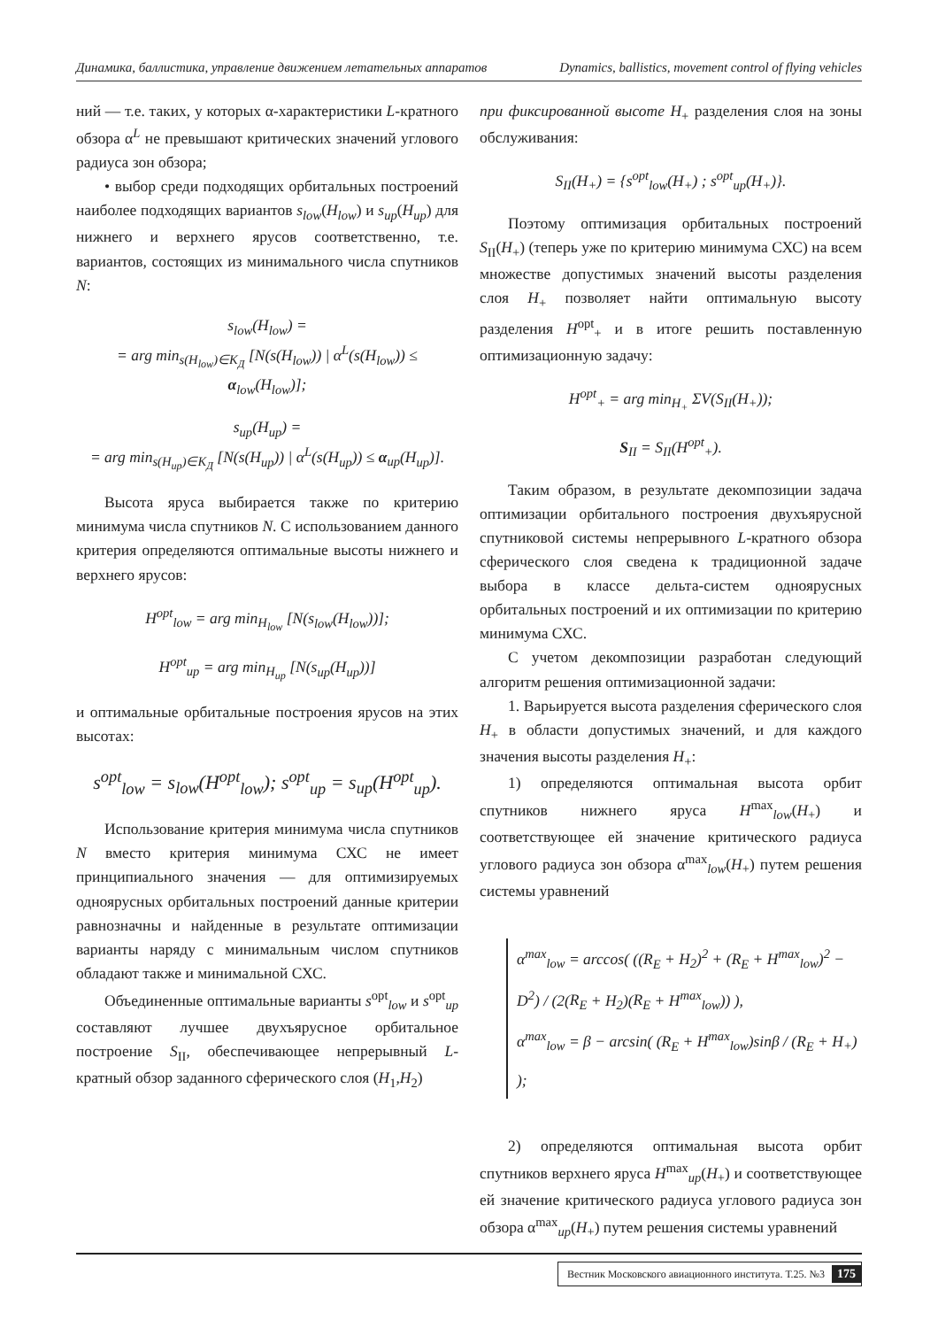Динамика, баллистика, управление движением летательных аппаратов Dynamics, ballistics, movement control of flying vehicles
ний — т.е. таких, у которых α-характеристики L-кратного обзора α<sup>L</sup> не превышают критических значений углового радиуса зон обзора;
• выбор среди подходящих орбитальных построений наиболее подходящих вариантов s<sub>low</sub>(H<sub>low</sub>) и s<sub>up</sub>(H<sub>up</sub>) для нижнего и верхнего ярусов соответственно, т.е. вариантов, состоящих из минимального числа спутников N:
s<sub>low</sub>(H<sub>low</sub>) =
= arg min<sub>s(H<sub>low</sub>)∈K<sub>Д</sub></sub> [N(s(H<sub>low</sub>)) | α<sup>L</sup>(s(H<sub>low</sub>)) ≤ α<sub>low</sub>(H<sub>low</sub>)];
s<sub>up</sub>(H<sub>up</sub>) =
= arg min<sub>s(H<sub>up</sub>)∈K<sub>Д</sub></sub> [N(s(H<sub>up</sub>)) | α<sup>L</sup>(s(H<sub>up</sub>)) ≤ α<sub>up</sub>(H<sub>up</sub>)].
Высота яруса выбирается также по критерию минимума числа спутников N. С использованием данного критерия определяются оптимальные высоты нижнего и верхнего ярусов:
H<sup>opt</sup><sub>low</sub> = arg min<sub>H<sub>low</sub></sub> [N(s<sub>low</sub>(H<sub>low</sub>))];
H<sup>opt</sup><sub>up</sub> = arg min<sub>H<sub>up</sub></sub> [N(s<sub>up</sub>(H<sub>up</sub>))]
и оптимальные орбитальные построения ярусов на этих высотах:
s<sup>opt</sup><sub>low</sub> = s<sub>low</sub>(H<sup>opt</sup><sub>low</sub>); s<sup>opt</sup><sub>up</sub> = s<sub>up</sub>(H<sup>opt</sup><sub>up</sub>).
Использование критерия минимума числа спутников N вместо критерия минимума СХС не имеет принципиального значения — для оптимизируемых одноярусных орбитальных построений данные критерии равнозначны и найденные в результате оптимизации варианты наряду с минимальным числом спутников обладают также и минимальной СХС.
Объединенные оптимальные варианты s<sup>opt</sup><sub>low</sub> и s<sup>opt</sup><sub>up</sub> составляют лучшее двухъярусное орбитальное построение S<sub>II</sub>, обеспечивающее непрерывный L-кратный обзор заданного сферического слоя (H<sub>1</sub>,H<sub>2</sub>)
при фиксированной высоте H<sub>+</sub> разделения слоя на зоны обслуживания:
S<sub>II</sub>(H<sub>+</sub>) = {s<sup>opt</sup><sub>low</sub>(H<sub>+</sub>) ; s<sup>opt</sup><sub>up</sub>(H<sub>+</sub>)}.
Поэтому оптимизация орбитальных построений S<sub>II</sub>(H<sub>+</sub>) (теперь уже по критерию минимума СХС) на всем множестве допустимых значений высоты разделения слоя H<sub>+</sub> позволяет найти оптимальную высоту разделения H<sup>opt</sup><sub>+</sub> и в итоге решить поставленную оптимизационную задачу:
H<sup>opt</sup><sub>+</sub> = arg min<sub>H<sub>+</sub></sub> ΣV(S<sub>II</sub>(H<sub>+</sub>));
S<sub>II</sub> = S<sub>II</sub>(H<sup>opt</sup><sub>+</sub>).
Таким образом, в результате декомпозиции задача оптимизации орбитального построения двухъярусной спутниковой системы непрерывного L-кратного обзора сферического слоя сведена к традиционной задаче выбора в классе дельта-систем одноярусных орбитальных построений и их оптимизации по критерию минимума СХС.
С учетом декомпозиции разработан следующий алгоритм решения оптимизационной задачи:
1. Варьируется высота разделения сферического слоя H<sub>+</sub> в области допустимых значений, и для каждого значения высоты разделения H<sub>+</sub>:
1) определяются оптимальная высота орбит спутников нижнего яруса H<sup>max</sup><sub>low</sub>(H<sub>+</sub>) и соответствующее ей значение критического радиуса углового радиуса зон обзора α<sup>max</sup><sub>low</sub>(H<sub>+</sub>) путем решения системы уравнений
α<sup>max</sup><sub>low</sub> = arccos( ((R<sub>E</sub> + H<sub>2</sub>)<sup>2</sup> + (R<sub>E</sub> + H<sup>max</sup><sub>low</sub>)<sup>2</sup> − D<sup>2</sup>) / (2(R<sub>E</sub> + H<sub>2</sub>)(R<sub>E</sub> + H<sup>max</sup><sub>low</sub>)) ),
α<sup>max</sup><sub>low</sub> = β − arcsin( (R<sub>E</sub> + H<sup>max</sup><sub>low</sub>)sinβ / (R<sub>E</sub> + H<sub>+</sub>) );
2) определяются оптимальная высота орбит спутников верхнего яруса H<sup>max</sup><sub>up</sub>(H<sub>+</sub>) и соответствующее ей значение критического радиуса углового радиуса зон обзора α<sup>max</sup><sub>up</sub>(H<sub>+</sub>) путем решения системы уравнений
Вестник Московского авиационного института. Т.25. №3 175